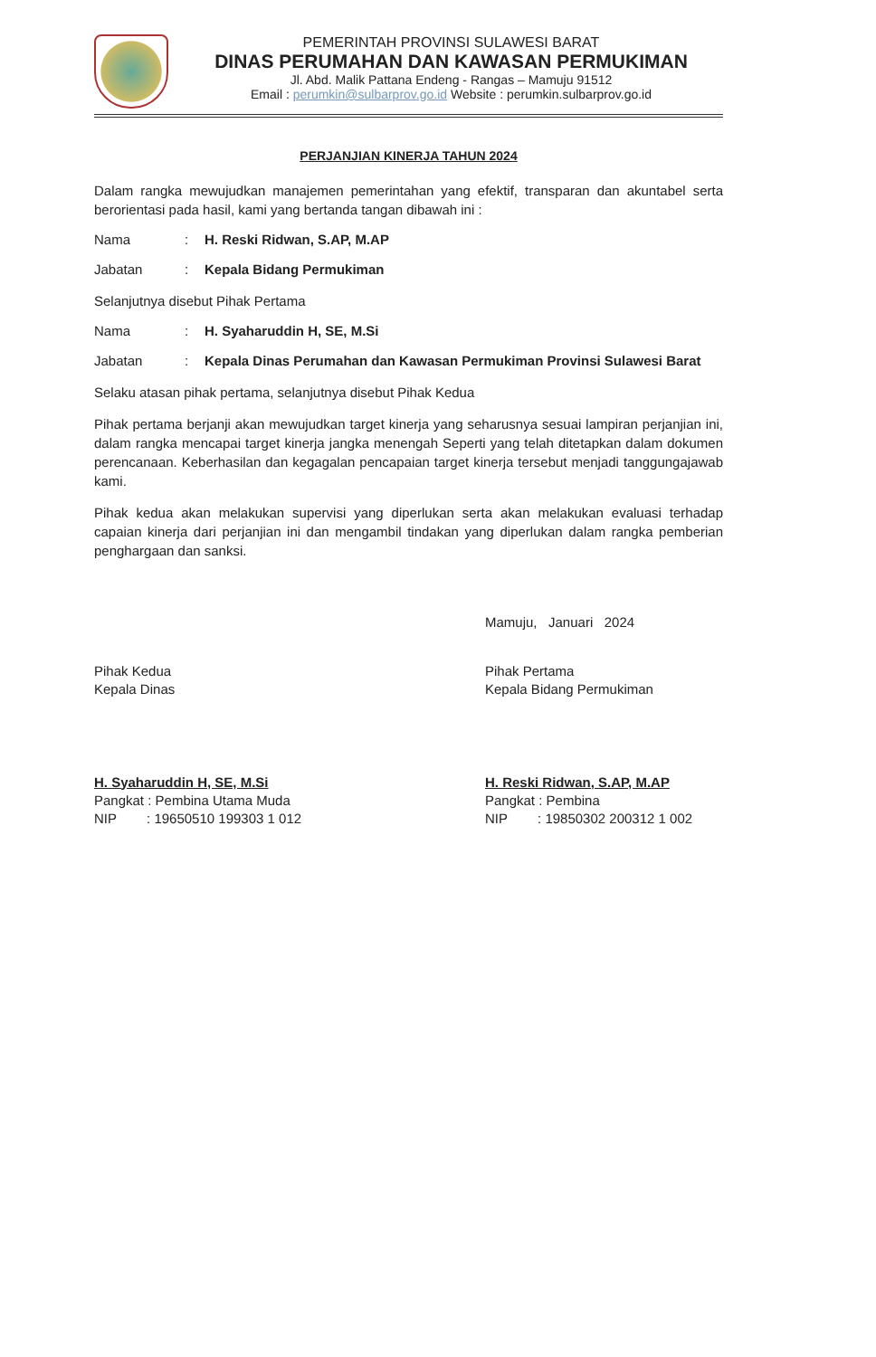PEMERINTAH PROVINSI SULAWESI BARAT
DINAS PERUMAHAN DAN KAWASAN PERMUKIMAN
Jl. Abd. Malik Pattana Endeng - Rangas – Mamuju 91512
Email : perumkin@sulbarprov.go.id Website : perumkin.sulbarprov.go.id
PERJANJIAN KINERJA TAHUN 2024
Dalam rangka mewujudkan manajemen pemerintahan yang efektif, transparan dan akuntabel serta berorientasi pada hasil, kami yang bertanda tangan dibawah ini :
Nama: H. Reski Ridwan, S.AP, M.AP
Jabatan: Kepala Bidang Permukiman
Selanjutnya disebut Pihak Pertama
Nama: H. Syaharuddin H, SE, M.Si
Jabatan: Kepala Dinas Perumahan dan Kawasan Permukiman Provinsi Sulawesi Barat
Selaku atasan pihak pertama, selanjutnya disebut Pihak Kedua
Pihak pertama berjanji akan mewujudkan target kinerja yang seharusnya sesuai lampiran perjanjian ini, dalam rangka mencapai target kinerja jangka menengah Seperti yang telah ditetapkan dalam dokumen perencanaan. Keberhasilan dan kegagalan pencapaian target kinerja tersebut menjadi tanggungajawab kami.
Pihak kedua akan melakukan supervisi yang diperlukan serta akan melakukan evaluasi terhadap capaian kinerja dari perjanjian ini dan mengambil tindakan yang diperlukan dalam rangka pemberian penghargaan dan sanksi.
Mamuju, Januari 2024
Pihak Kedua
Kepala Dinas
H. Syaharuddin H, SE, M.Si
Pangkat : Pembina Utama Muda
NIP : 19650510 199303 1 012
Pihak Pertama
Kepala Bidang Permukiman
H. Reski Ridwan, S.AP, M.AP
Pangkat : Pembina
NIP : 19850302 200312 1 002